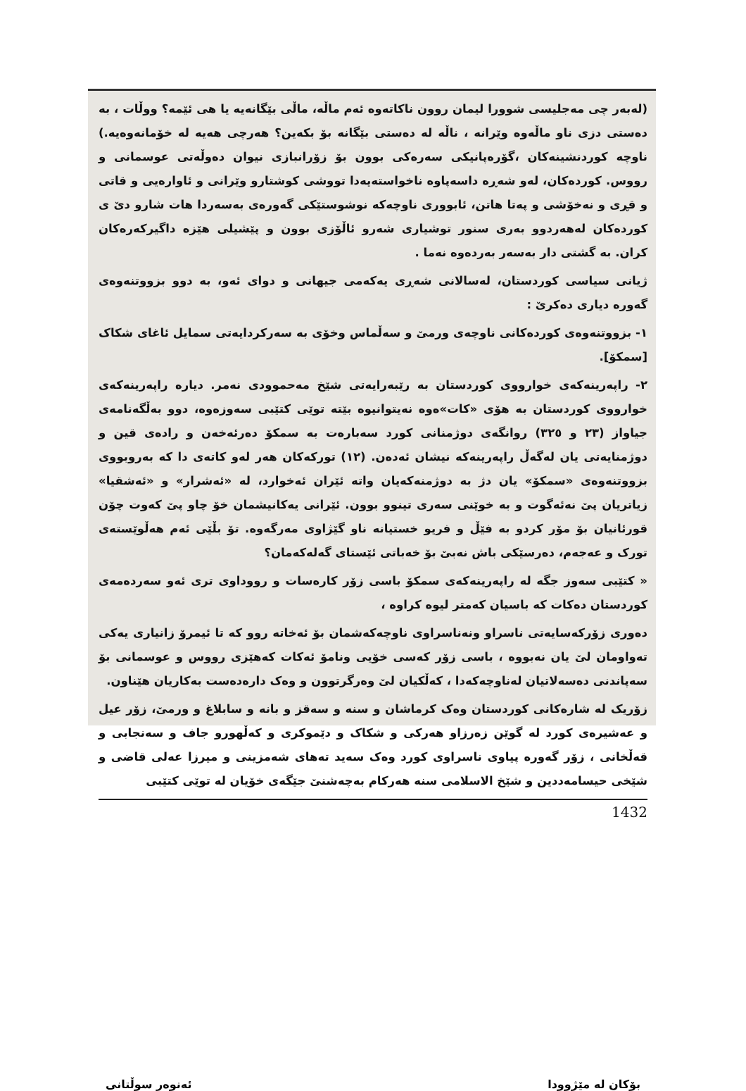(لەبەر چی مەجلیسی شوورا لیمان روون ناکاتەوە ئەم ماڵە، ماڵی بێگانەیە یا هی ئێمە؟ ووڵات ، بە دەستی دزی ناو ماڵەوە وێرانە ، ناڵە لە دەستی بێگانە بۆ بکەین؟ هەرچی هەیە لە خۆمانەوەیە.) ناوچە کوردنشینەکان ،گۆرەپانیکی سەرەکی بوون بۆ زۆرانبازی نیوان دەوڵەتی عوسمانی و رووس. کوردەکان، لەو شەڕە داسەپاوە ناخواستەیەدا تووشی کوشتارو وێرانی و ئاوارەیی و قاتی و قڕی و نەخۆشی و پەتا هاتن، ئابووری ناوچەکە نوشوستێکی گەورەی بەسەردا هات شارو دێ ی کوردەکان لەهەردوو بەری سنور توشیاری شەرو ئاڵۆزی بوون و پێشیلی هێزە داگیرکەرەکان کران. بە گشتی دار بەسەر بەردەوە نەما .
ژیانی سیاسی کوردستان، لەسالانی شەڕی یەکەمی جیهانی و دوای ئەو، بە دوو بزووتنەوەی گەورە دیاری دەکرێ :
١- بزووتنەوەی کوردەکانی ناوچەی ورمێ و سەڵماس وخۆی بە سەرکردایەتی سمایل ئاغای شکاک [سمکۆ].
٢- راپەرینەکەی خوارووی کوردستان بە رێبەرایەتی شێخ مەحموودی نەمر. دیارە راپەرینەکەی خوارووی کوردستان بە هۆی «کات»ەوە نەیتوانیوە بێتە توێی کتێبی سەوزەوە، دوو بەڵگەنامەی جیاواز (٢٣ و ٣٢٥) روانگەی دوژمنانی کورد سەبارەت بە سمکۆ دەرئەخەن و رادەی قین و دوژمنایەتی یان لەگەڵ راپەرینەکە نیشان ئەدەن. (١٢) تورکەکان هەر لەو کاتەی دا کە بەروبووی بزووتنەوەی «سمکۆ» یان دژ بە دوژمنەکەیان واتە ئێران ئەخوارد، لە «ئەشرار» و «ئەشقیا» زیاتریان پێ نەئەگوت و بە خوێنی سەری تینوو بوون. ئێرانی یەکانیشمان خۆ چاو پێ کەوت چۆن قورئانیان بۆ مۆر کردو بە فێڵ و فریو خستیانە ناو گێژاوی مەرگەوە. تۆ بڵێی ئەم هەڵوێستەی تورک و عەجەم، دەرسێکی باش نەبێ بۆ خەباتی ئێستای گەلەکەمان؟
« کتێبی سەوز جگە لە راپەرینەکەی سمکۆ باسی زۆر کارەسات و رووداوی تری ئەو سەردەمەی کوردستان دەکات کە باسیان کەمتر لیوە کراوە ،
دەوری زۆرکەسایەتی ناسراو ونەناسراوی ناوچەکەشمان بۆ ئەخاتە روو کە تا ئیمرۆ زانیاری یەکی تەواومان لێ یان نەبووە ، باسی زۆر کەسی خۆیی ونامۆ ئەکات کەهێزی رووس و عوسمانی بۆ سەپاندنی دەسەلاتیان لەناوچەکەدا ، کەڵکیان لێ وەرگرتوون و وەک دارەدەست بەکاریان هێناون.
زۆریک لە شارەکانی کوردستان وەک کرماشان و سنە و سەقز و بانە و سابلاغ و ورمێ، زۆر عیل و عەشیرەی کورد لە گوێن زەرزاو هەرکی و شکاک و دێموکری و کەڵهورو جاف و سەنجابی و قەڵخانی ، زۆر گەورە پیاوی ناسراوی کورد وەک سەید تەهای شەمزینی و میرزا عەلی قاضی و شێخی حیسامەددین و شێخ الاسلامی سنە هەرکام بەچەشنێ جێگەی خۆیان لە توێی کتێبی
1432
بۆکان لە مێژوودا ئەنوەر سوڵتانی